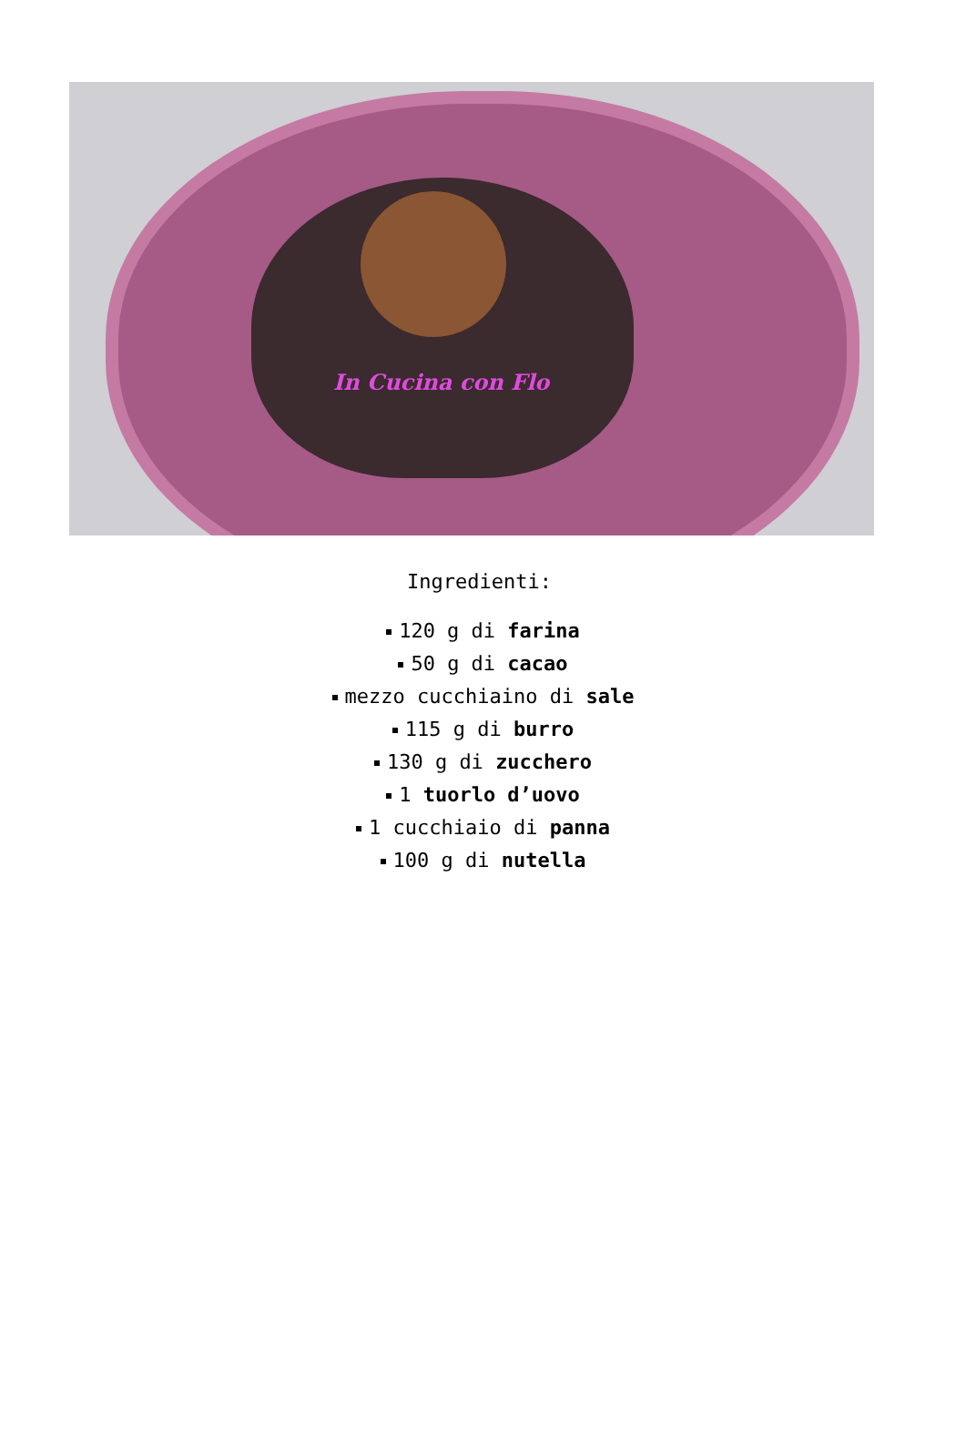In Cucina con Flo
Ingredienti:
120 g di farina
50 g di cacao
mezzo cucchiaino di sale
115 g di burro
130 g di zucchero
1 tuorlo d’uovo
1 cucchiaio di panna
100 g di nutella